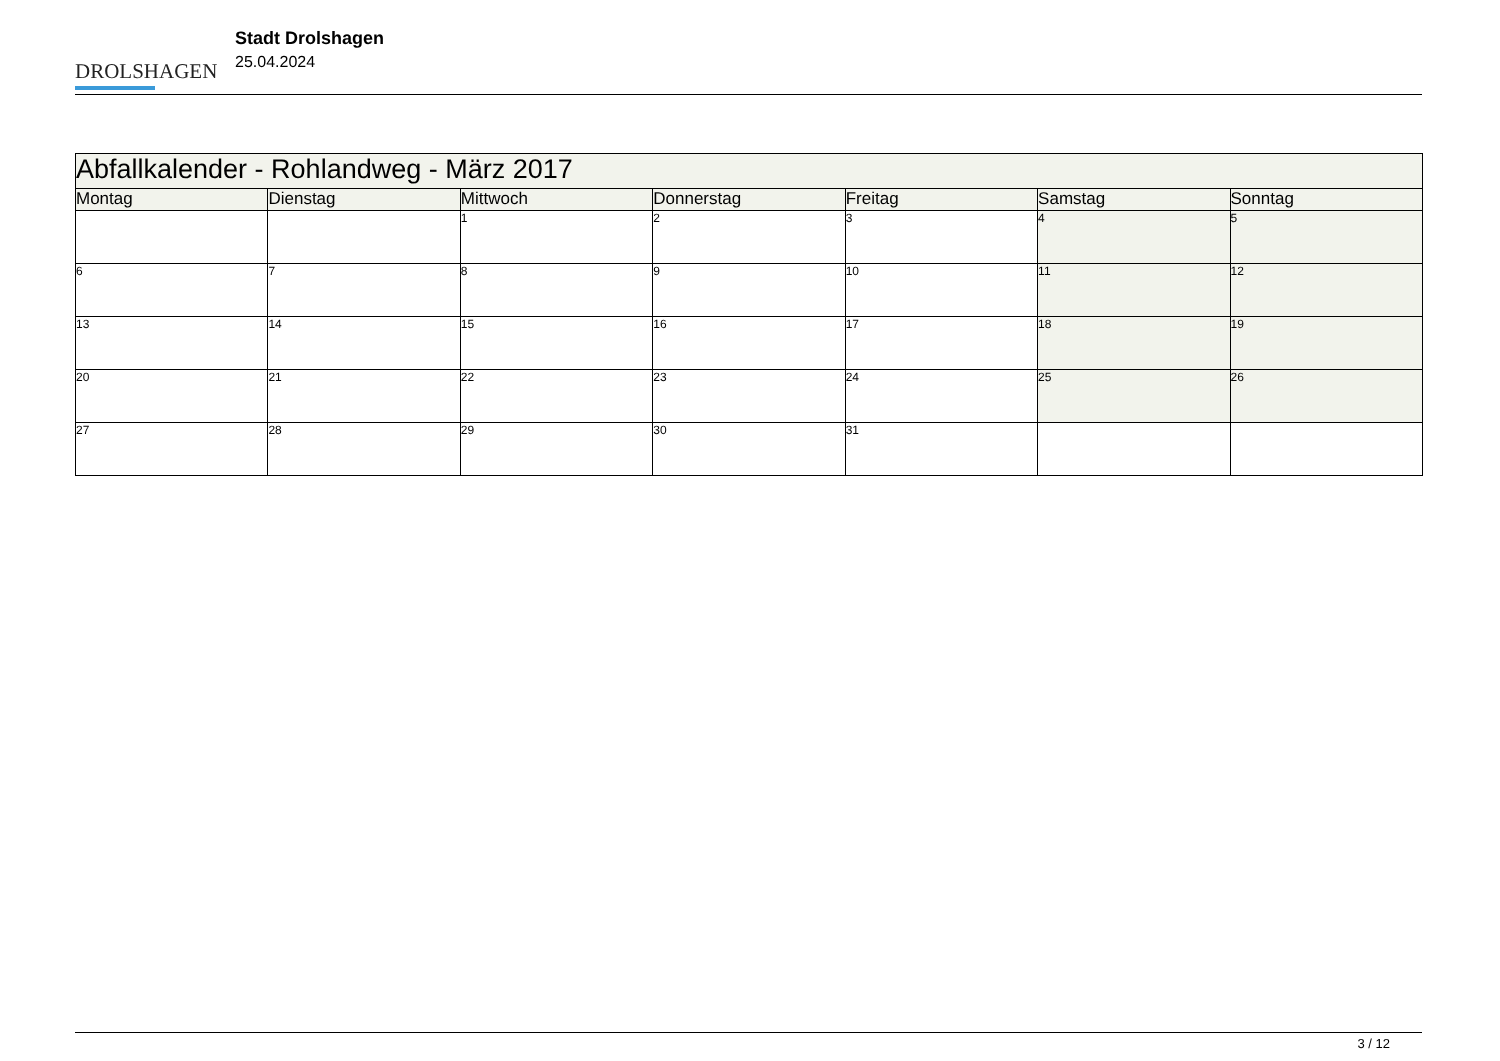DROLSHAGEN
Stadt Drolshagen
25.04.2024
| Abfallkalender - Rohlandweg - März 2017 | | | | | | |
| Montag | Dienstag | Mittwoch | Donnerstag | Freitag | Samstag | Sonntag |
| | | 1 | 2 | 3 | 4 | 5 |
| 6 | 7 | 8 | 9 | 10 | 11 | 12 |
| 13 | 14 | 15 | 16 | 17 | 18 | 19 |
| 20 | 21 | 22 | 23 | 24 | 25 | 26 |
| 27 | 28 | 29 | 30 | 31 | | |
3 / 12